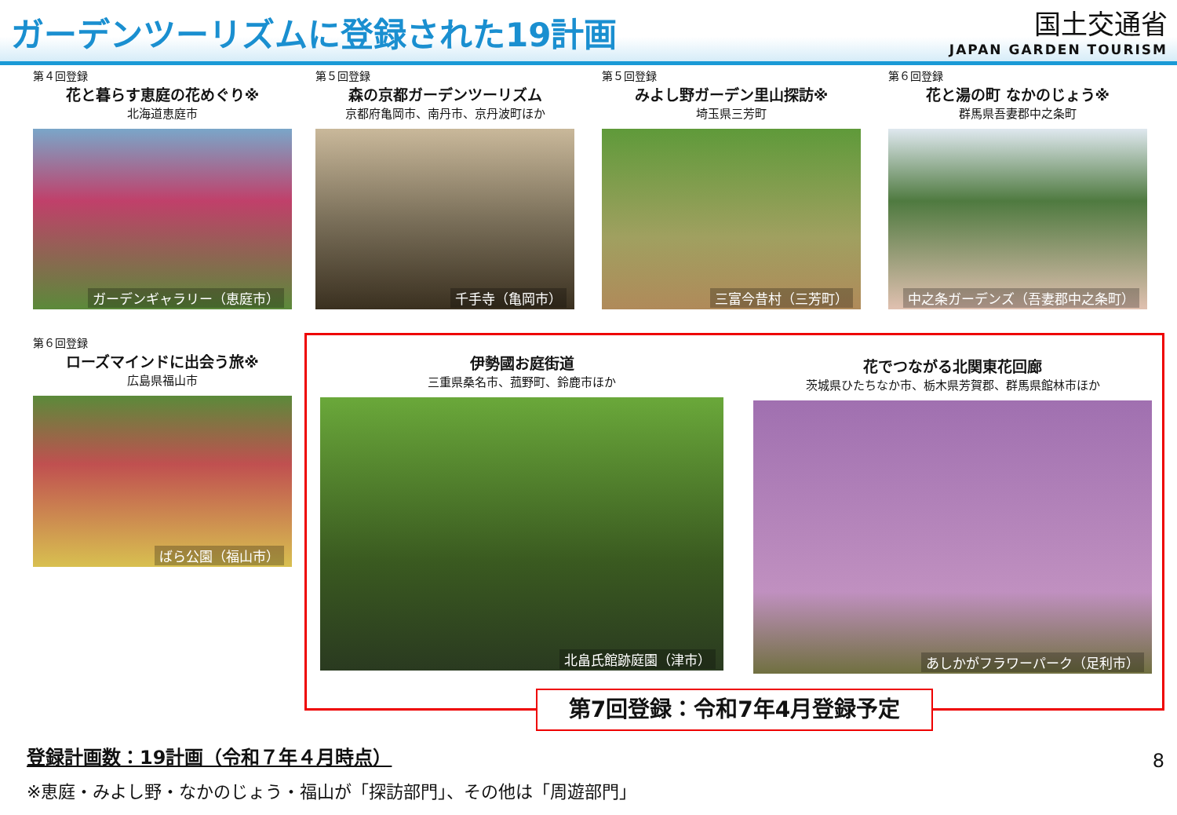ガーデンツーリズムに登録された19計画
国土交通省
JAPAN GARDEN TOURISM
第４回登録
花と暮らす恵庭の花めぐり※
北海道恵庭市
ガーデンギャラリー（恵庭市）
第５回登録
森の京都ガーデンツーリズム
京都府亀岡市、南丹市、京丹波町ほか
千手寺（亀岡市）
第５回登録
みよし野ガーデン里山探訪※
埼玉県三芳町
三富今昔村（三芳町）
第６回登録
花と湯の町 なかのじょう※
群馬県吾妻郡中之条町
中之条ガーデンズ（吾妻郡中之条町）
第６回登録
ローズマインドに出会う旅※
広島県福山市
ばら公園（福山市）
伊勢國お庭街道
三重県桑名市、菰野町、鈴鹿市ほか
北畠氏館跡庭園（津市）
花でつながる北関東花回廊
茨城県ひたちなか市、栃木県芳賀郡、群馬県館林市ほか
あしかがフラワーパーク（足利市）
第7回登録：令和7年4月登録予定
登録計画数：19計画（令和７年４月時点）
※恵庭・みよし野・なかのじょう・福山が「探訪部門」、その他は「周遊部門」
8